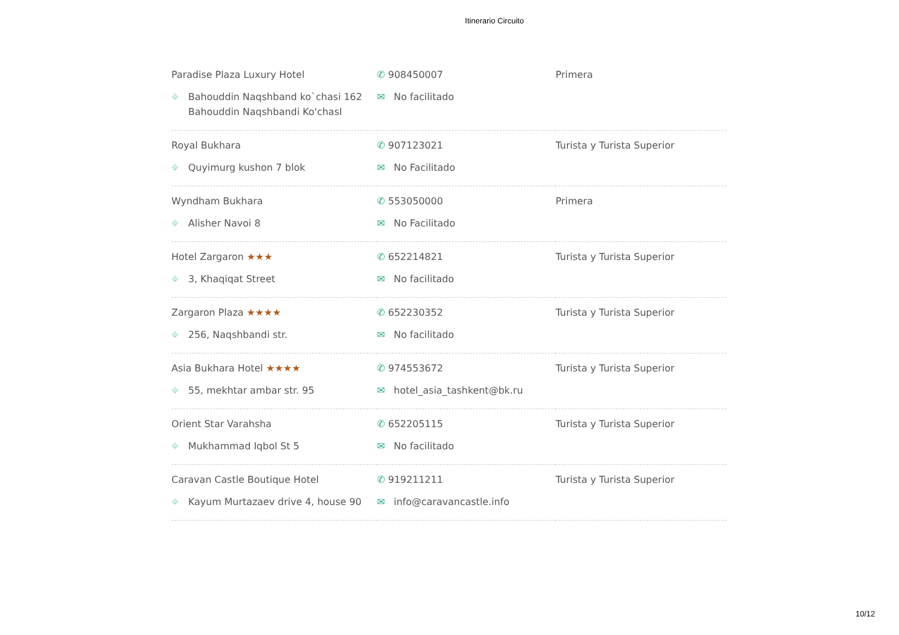Itinerario Circuito
| Paradise Plaza Luxury Hotel ⌖ Bahouddin Naqshband ko`chasi 162 Bahouddin Naqshbandi Ko'chasI | ✆ 908450007 ✉ No facilitado | Primera |
| Royal Bukhara ⌖ Quyimurg kushon 7 blok | ✆ 907123021 ✉ No Facilitado | Turista y Turista Superior |
| Wyndham Bukhara ⌖ Alisher Navoi 8 | ✆ 553050000 ✉ No Facilitado | Primera |
| Hotel Zargaron ★★★ ⌖ 3, Khaqiqat Street | ✆ 652214821 ✉ No facilitado | Turista y Turista Superior |
| Zargaron Plaza ★★★★ ⌖ 256, Naqshbandi str. | ✆ 652230352 ✉ No facilitado | Turista y Turista Superior |
| Asia Bukhara Hotel ★★★★ ⌖ 55, mekhtar ambar str. 95 | ✆ 974553672 ✉ hotel_asia_tashkent@bk.ru | Turista y Turista Superior |
| Orient Star Varahsha ⌖ Mukhammad Iqbol St 5 | ✆ 652205115 ✉ No facilitado | Turista y Turista Superior |
| Caravan Castle Boutique Hotel ⌖ Kayum Murtazaev drive 4, house 90 | ✆ 919211211 ✉ info@caravancastle.info | Turista y Turista Superior |
10/12